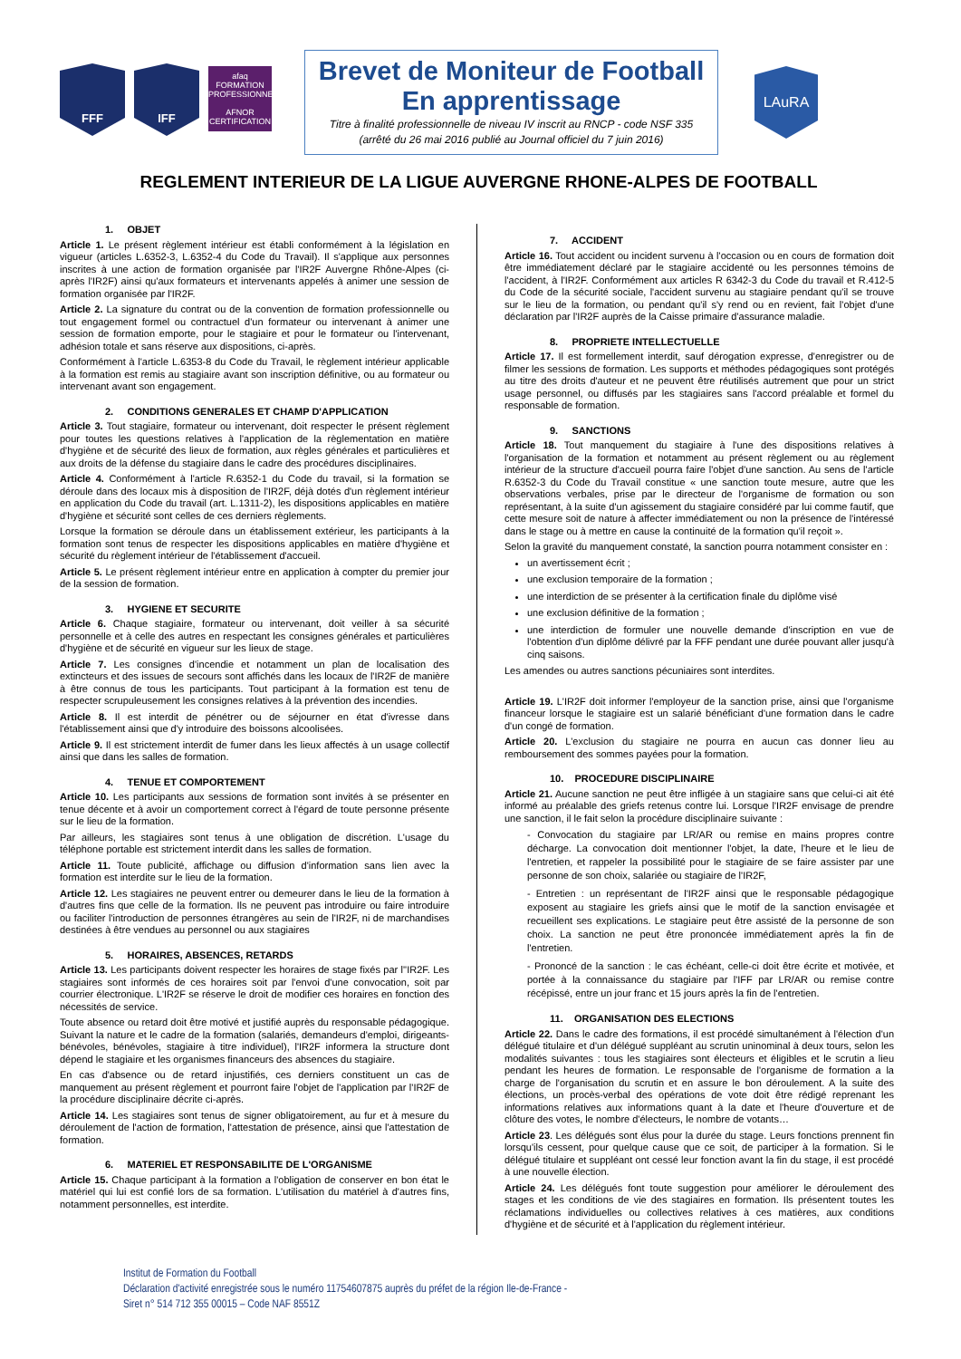FFF IFF
afaq
FORMATION PROFESSIONNELLE
AFNOR CERTIFICATION
Brevet de Moniteur de Football
En apprentissage
Titre à finalité professionnelle de niveau IV inscrit au RNCP - code NSF 335
(arrêté du 26 mai 2016 publié au Journal officiel du 7 juin 2016)
LAuRA
REGLEMENT INTERIEUR DE LA LIGUE AUVERGNE RHONE-ALPES DE FOOTBALL
1. OBJET
Article 1. Le présent règlement intérieur est établi conformément à la législation en vigueur (articles L.6352-3, L.6352-4 du Code du Travail). Il s'applique aux personnes inscrites à une action de formation organisée par l'IR2F Auvergne Rhône-Alpes (ci-après l'IR2F) ainsi qu'aux formateurs et intervenants appelés à animer une session de formation organisée par l'IR2F.
Article 2. La signature du contrat ou de la convention de formation professionnelle ou tout engagement formel ou contractuel d'un formateur ou intervenant à animer une session de formation emporte, pour le stagiaire et pour le formateur ou l'intervenant, adhésion totale et sans réserve aux dispositions, ci-après.
Conformément à l'article L.6353-8 du Code du Travail, le règlement intérieur applicable à la formation est remis au stagiaire avant son inscription définitive, ou au formateur ou intervenant avant son engagement.
2. CONDITIONS GENERALES ET CHAMP D'APPLICATION
Article 3. Tout stagiaire, formateur ou intervenant, doit respecter le présent règlement pour toutes les questions relatives à l'application de la règlementation en matière d'hygiène et de sécurité des lieux de formation, aux règles générales et particulières et aux droits de la défense du stagiaire dans le cadre des procédures disciplinaires.
Article 4. Conformément à l'article R.6352-1 du Code du travail, si la formation se déroule dans des locaux mis à disposition de l'IR2F, déjà dotés d'un règlement intérieur en application du Code du travail (art. L.1311-2), les dispositions applicables en matière d'hygiène et sécurité sont celles de ces derniers règlements.
Lorsque la formation se déroule dans un établissement extérieur, les participants à la formation sont tenus de respecter les dispositions applicables en matière d'hygiène et sécurité du règlement intérieur de l'établissement d'accueil.
Article 5. Le présent règlement intérieur entre en application à compter du premier jour de la session de formation.
3. HYGIENE ET SECURITE
Article 6. Chaque stagiaire, formateur ou intervenant, doit veiller à sa sécurité personnelle et à celle des autres en respectant les consignes générales et particulières d'hygiène et de sécurité en vigueur sur les lieux de stage.
Article 7. Les consignes d'incendie et notamment un plan de localisation des extincteurs et des issues de secours sont affichés dans les locaux de l'IR2F de manière à être connus de tous les participants. Tout participant à la formation est tenu de respecter scrupuleusement les consignes relatives à la prévention des incendies.
Article 8. Il est interdit de pénétrer ou de séjourner en état d'ivresse dans l'établissement ainsi que d'y introduire des boissons alcoolisées.
Article 9. Il est strictement interdit de fumer dans les lieux affectés à un usage collectif ainsi que dans les salles de formation.
4. TENUE ET COMPORTEMENT
Article 10. Les participants aux sessions de formation sont invités à se présenter en tenue décente et à avoir un comportement correct à l'égard de toute personne présente sur le lieu de la formation.
Par ailleurs, les stagiaires sont tenus à une obligation de discrétion. L'usage du téléphone portable est strictement interdit dans les salles de formation.
Article 11. Toute publicité, affichage ou diffusion d'information sans lien avec la formation est interdite sur le lieu de la formation.
Article 12. Les stagiaires ne peuvent entrer ou demeurer dans le lieu de la formation à d'autres fins que celle de la formation. Ils ne peuvent pas introduire ou faire introduire ou faciliter l'introduction de personnes étrangères au sein de l'IR2F, ni de marchandises destinées à être vendues au personnel ou aux stagiaires
5. HORAIRES, ABSENCES, RETARDS
Article 13. Les participants doivent respecter les horaires de stage fixés par l''IR2F. Les stagiaires sont informés de ces horaires soit par l'envoi d'une convocation, soit par courrier électronique. L'IR2F se réserve le droit de modifier ces horaires en fonction des nécessités de service.
Toute absence ou retard doit être motivé et justifié auprès du responsable pédagogique. Suivant la nature et le cadre de la formation (salariés, demandeurs d'emploi, dirigeants-bénévoles, bénévoles, stagiaire à titre individuel), l'IR2F informera la structure dont dépend le stagiaire et les organismes financeurs des absences du stagiaire.
En cas d'absence ou de retard injustifiés, ces derniers constituent un cas de manquement au présent règlement et pourront faire l'objet de l'application par l'IR2F de la procédure disciplinaire décrite ci-après.
Article 14. Les stagiaires sont tenus de signer obligatoirement, au fur et à mesure du déroulement de l'action de formation, l'attestation de présence, ainsi que l'attestation de formation.
6. MATERIEL ET RESPONSABILITE DE L'ORGANISME
Article 15. Chaque participant à la formation a l'obligation de conserver en bon état le matériel qui lui est confié lors de sa formation. L'utilisation du matériel à d'autres fins, notamment personnelles, est interdite.
7. ACCIDENT
Article 16. Tout accident ou incident survenu à l'occasion ou en cours de formation doit être immédiatement déclaré par le stagiaire accidenté ou les personnes témoins de l'accident, à l'IR2F. Conformément aux articles R 6342-3 du Code du travail et R.412-5 du Code de la sécurité sociale, l'accident survenu au stagiaire pendant qu'il se trouve sur le lieu de la formation, ou pendant qu'il s'y rend ou en revient, fait l'objet d'une déclaration par l'IR2F auprès de la Caisse primaire d'assurance maladie.
8. PROPRIETE INTELLECTUELLE
Article 17. Il est formellement interdit, sauf dérogation expresse, d'enregistrer ou de filmer les sessions de formation. Les supports et méthodes pédagogiques sont protégés au titre des droits d'auteur et ne peuvent être réutilisés autrement que pour un strict usage personnel, ou diffusés par les stagiaires sans l'accord préalable et formel du responsable de formation.
9. SANCTIONS
Article 18. Tout manquement du stagiaire à l'une des dispositions relatives à l'organisation de la formation et notamment au présent règlement ou au règlement intérieur de la structure d'accueil pourra faire l'objet d'une sanction. Au sens de l'article R.6352-3 du Code du Travail constitue « une sanction toute mesure, autre que les observations verbales, prise par le directeur de l'organisme de formation ou son représentant, à la suite d'un agissement du stagiaire considéré par lui comme fautif, que cette mesure soit de nature à affecter immédiatement ou non la présence de l'intéressé dans le stage ou à mettre en cause la continuité de la formation qu'il reçoit ».
Selon la gravité du manquement constaté, la sanction pourra notamment consister en :
un avertissement écrit ;
une exclusion temporaire de la formation ;
une interdiction de se présenter à la certification finale du diplôme visé
une exclusion définitive de la formation ;
une interdiction de formuler une nouvelle demande d'inscription en vue de l'obtention d'un diplôme délivré par la FFF pendant une durée pouvant aller jusqu'à cinq saisons.
Les amendes ou autres sanctions pécuniaires sont interdites.
Article 19. L'IR2F doit informer l'employeur de la sanction prise, ainsi que l'organisme financeur lorsque le stagiaire est un salarié bénéficiant d'une formation dans le cadre d'un congé de formation.
Article 20. L'exclusion du stagiaire ne pourra en aucun cas donner lieu au remboursement des sommes payées pour la formation.
10. PROCEDURE DISCIPLINAIRE
Article 21. Aucune sanction ne peut être infligée à un stagiaire sans que celui-ci ait été informé au préalable des griefs retenus contre lui. Lorsque l'IR2F envisage de prendre une sanction, il le fait selon la procédure disciplinaire suivante :
- Convocation du stagiaire par LR/AR ou remise en mains propres contre décharge. La convocation doit mentionner l'objet, la date, l'heure et le lieu de l'entretien, et rappeler la possibilité pour le stagiaire de se faire assister par une personne de son choix, salariée ou stagiaire de l'IR2F,
- Entretien : un représentant de l'IR2F ainsi que le responsable pédagogique exposent au stagiaire les griefs ainsi que le motif de la sanction envisagée et recueillent ses explications. Le stagiaire peut être assisté de la personne de son choix. La sanction ne peut être prononcée immédiatement après la fin de l'entretien.
- Prononcé de la sanction : le cas échéant, celle-ci doit être écrite et motivée, et portée à la connaissance du stagiaire par l'IFF par LR/AR ou remise contre récépissé, entre un jour franc et 15 jours après la fin de l'entretien.
11. ORGANISATION DES ELECTIONS
Article 22. Dans le cadre des formations, il est procédé simultanément à l'élection d'un délégué titulaire et d'un délégué suppléant au scrutin uninominal à deux tours, selon les modalités suivantes : tous les stagiaires sont électeurs et éligibles et le scrutin a lieu pendant les heures de formation. Le responsable de l'organisme de formation a la charge de l'organisation du scrutin et en assure le bon déroulement. A la suite des élections, un procès-verbal des opérations de vote doit être rédigé reprenant les informations relatives aux informations quant à la date et l'heure d'ouverture et de clôture des votes, le nombre d'électeurs, le nombre de votants…
Article 23. Les délégués sont élus pour la durée du stage. Leurs fonctions prennent fin lorsqu'ils cessent, pour quelque cause que ce soit, de participer à la formation. Si le délégué titulaire et suppléant ont cessé leur fonction avant la fin du stage, il est procédé à une nouvelle élection.
Article 24. Les délégués font toute suggestion pour améliorer le déroulement des stages et les conditions de vie des stagiaires en formation. Ils présentent toutes les réclamations individuelles ou collectives relatives à ces matières, aux conditions d'hygiène et de sécurité et à l'application du règlement intérieur.
Institut de Formation du Football
Déclaration d'activité enregistrée sous le numéro 11754607875 auprès du préfet de la région Ile-de-France -
Siret n° 514 712 355 00015 – Code NAF 8551Z